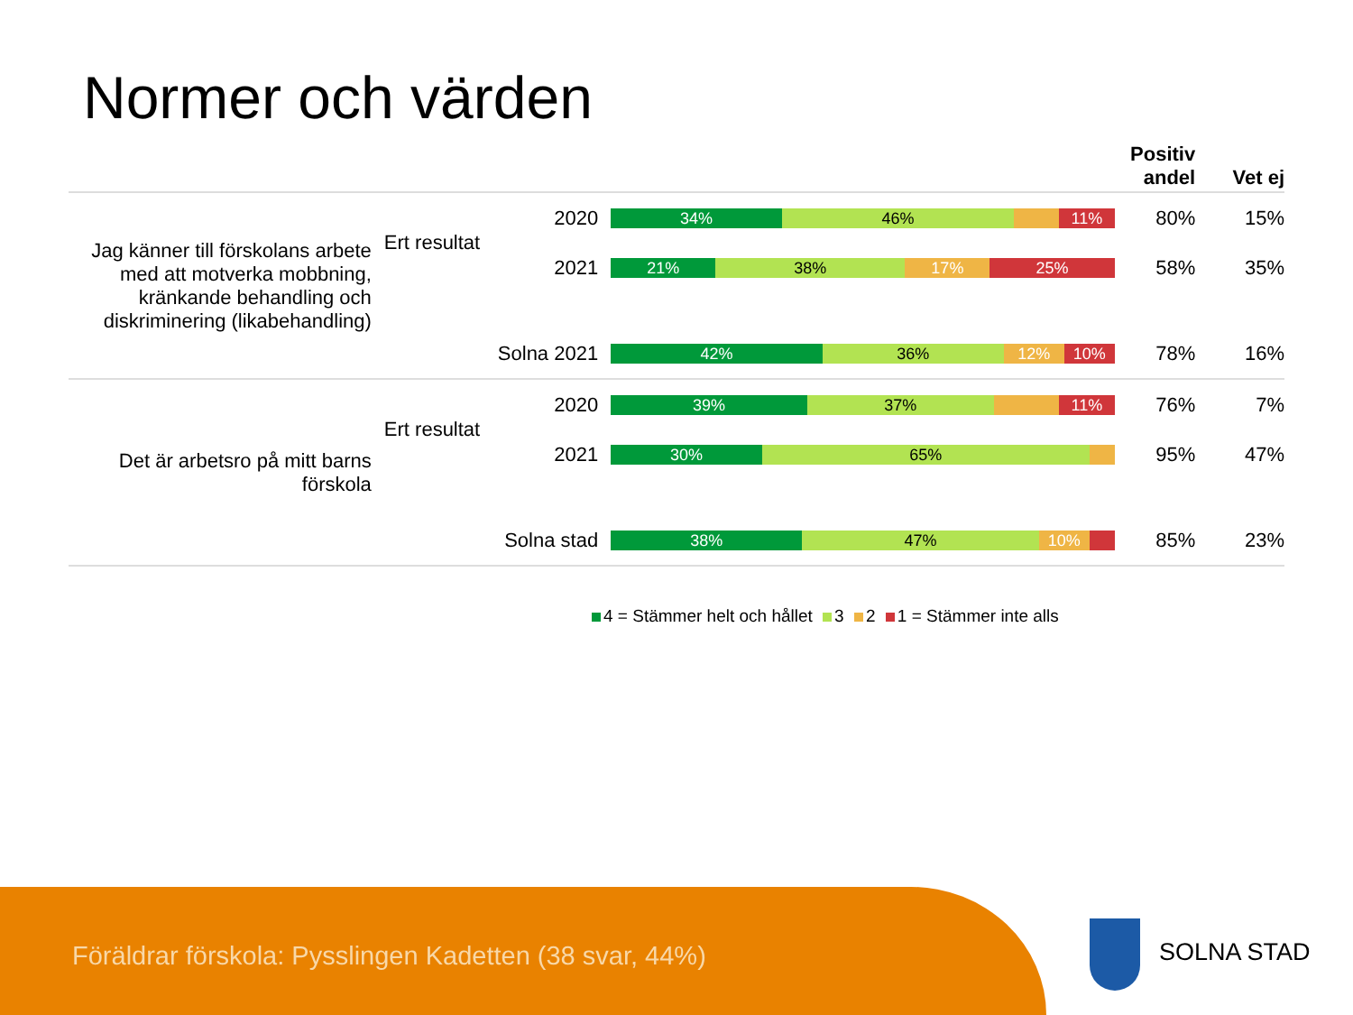Normer och värden
| | | | | Positiv andel | Vet ej |
| --- | --- | --- | --- | --- | --- |
| Jag känner till förskolans arbete med att motverka mobbning, kränkande behandling och diskriminering (likabehandling) | Ert resultat | 2020 | 34% 46% 11% | 80% | 15% |
| | | 2021 | 21% 38% 17% 25% | 58% | 35% |
| | Solna 2021 | | 42% 36% 12% 10% | 78% | 16% |
| Det är arbetsro på mitt barns förskola | Ert resultat | 2020 | 39% 37% 11% | 76% | 7% |
| | | 2021 | 30% 65% | 95% | 47% |
| | Solna stad | | 38% 47% 10% | 85% | 23% |
4 = Stämmer helt och hållet 3 2 1 = Stämmer inte alls
Föräldrar förskola: Pysslingen Kadetten (38 svar, 44%)
SOLNA STAD